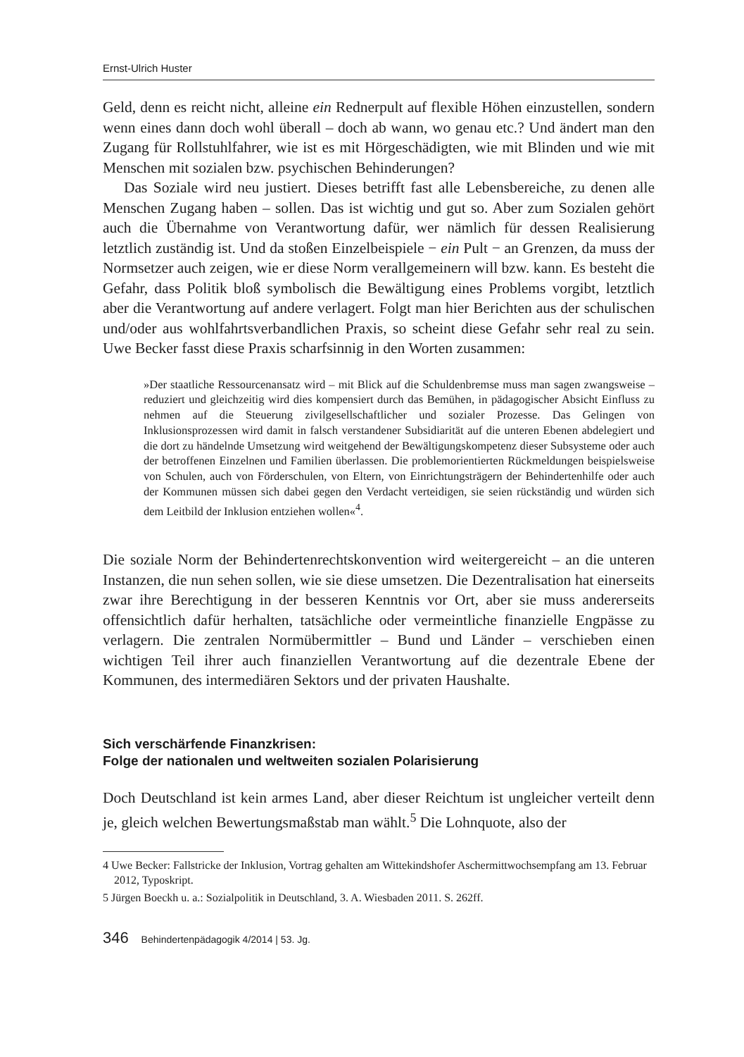Ernst-Ulrich Huster
Geld, denn es reicht nicht, alleine ein Rednerpult auf flexible Höhen einzustellen, sondern wenn eines dann doch wohl überall – doch ab wann, wo genau etc.? Und ändert man den Zugang für Rollstuhlfahrer, wie ist es mit Hörgeschädigten, wie mit Blinden und wie mit Menschen mit sozialen bzw. psychischen Behinderungen?
Das Soziale wird neu justiert. Dieses betrifft fast alle Lebensbereiche, zu denen alle Menschen Zugang haben – sollen. Das ist wichtig und gut so. Aber zum Sozialen gehört auch die Übernahme von Verantwortung dafür, wer nämlich für dessen Realisierung letztlich zuständig ist. Und da stoßen Einzelbeispiele − ein Pult − an Grenzen, da muss der Normsetzer auch zeigen, wie er diese Norm verallgemeinern will bzw. kann. Es besteht die Gefahr, dass Politik bloß symbolisch die Bewältigung eines Problems vorgibt, letztlich aber die Verantwortung auf andere verlagert. Folgt man hier Berichten aus der schulischen und/oder aus wohlfahrtsverbandlichen Praxis, so scheint diese Gefahr sehr real zu sein. Uwe Becker fasst diese Praxis scharfsinnig in den Worten zusammen:
»Der staatliche Ressourcenansatz wird – mit Blick auf die Schuldenbremse muss man sagen zwangsweise – reduziert und gleichzeitig wird dies kompensiert durch das Bemühen, in pädagogischer Absicht Einfluss zu nehmen auf die Steuerung zivilgesellschaftlicher und sozialer Prozesse. Das Gelingen von Inklusionsprozessen wird damit in falsch verstandener Subsidiarität auf die unteren Ebenen abdelegiert und die dort zu händelnde Umsetzung wird weitgehend der Bewältigungskompetenz dieser Subsysteme oder auch der betroffenen Einzelnen und Familien überlassen. Die problemorientierten Rückmeldungen beispielsweise von Schulen, auch von Förderschulen, von Eltern, von Einrichtungsträgern der Behindertenhilfe oder auch der Kommunen müssen sich dabei gegen den Verdacht verteidigen, sie seien rückständig und würden sich dem Leitbild der Inklusion entziehen wollen«<sup>4</sup>.
Die soziale Norm der Behindertenrechtskonvention wird weitergereicht – an die unteren Instanzen, die nun sehen sollen, wie sie diese umsetzen. Die Dezentralisation hat einerseits zwar ihre Berechtigung in der besseren Kenntnis vor Ort, aber sie muss andererseits offensichtlich dafür herhalten, tatsächliche oder vermeintliche finanzielle Engpässe zu verlagern. Die zentralen Normübermittler – Bund und Länder – verschieben einen wichtigen Teil ihrer auch finanziellen Verantwortung auf die dezentrale Ebene der Kommunen, des intermediären Sektors und der privaten Haushalte.
Sich verschärfende Finanzkrisen:
Folge der nationalen und weltweiten sozialen Polarisierung
Doch Deutschland ist kein armes Land, aber dieser Reichtum ist ungleicher verteilt denn je, gleich welchen Bewertungsmaßstab man wählt.<sup>5</sup> Die Lohnquote, also der
4 Uwe Becker: Fallstricke der Inklusion, Vortrag gehalten am Wittekindshofer Aschermittwochsempfang am 13. Februar 2012, Typoskript.
5 Jürgen Boeckh u. a.: Sozialpolitik in Deutschland, 3. A. Wiesbaden 2011. S. 262ff.
346 Behindertenpädagogik 4/2014 | 53. Jg.